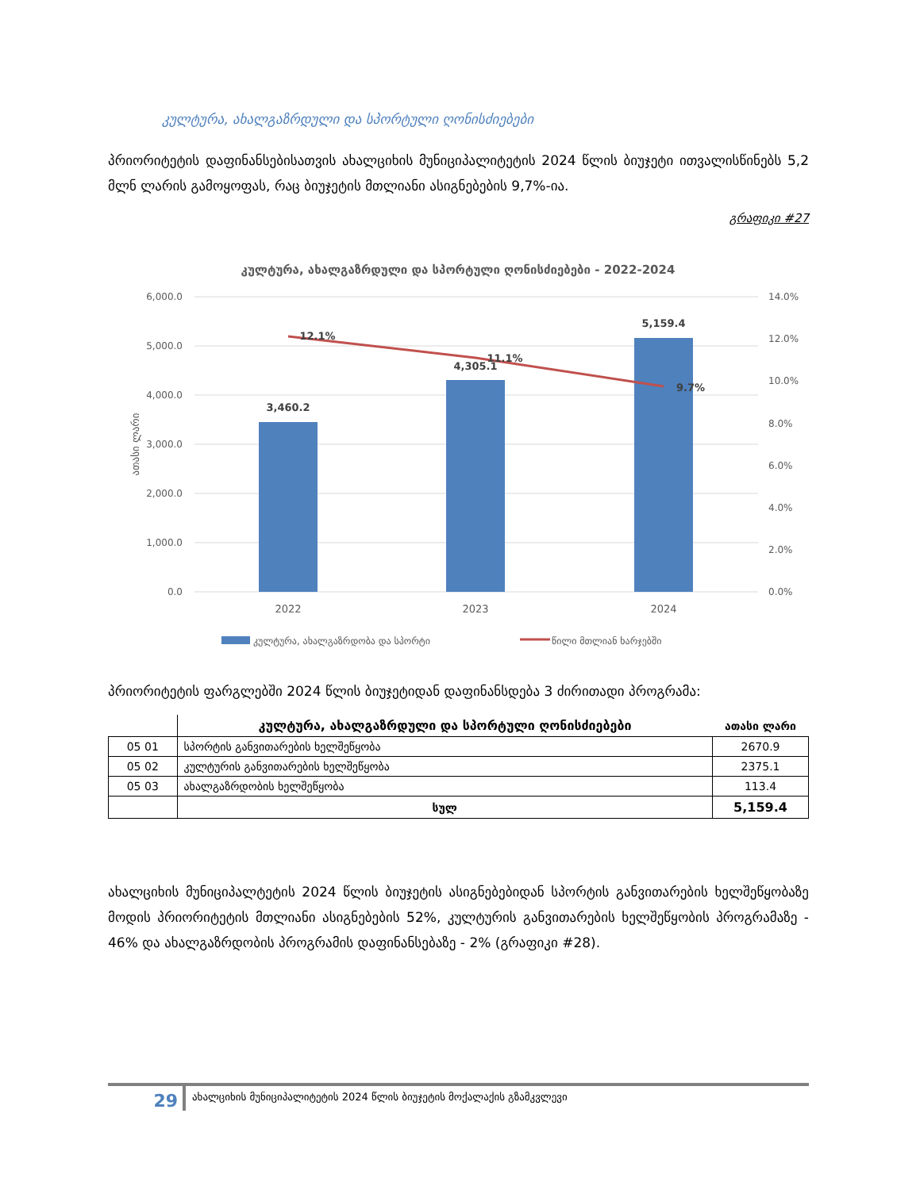კულტურა, ახალგაზრდული და სპორტული ღონისძიებები
პრიორიტეტის დაფინანსებისათვის ახალციხის მუნიციპალიტეტის 2024 წლის ბიუჯეტი ითვალისწინებს 5,2 მლნ ლარის გამოყოფას, რაც ბიუჯეტის მთლიანი ასიგნებების 9,7%-ია.
გრაფიკი #27
კულტურა, ახალგაზრდული და სპორტული ღონისძიებები - 2022-2024
6,000.0
5,000.0
4,000.0
3,000.0
2,000.0
1,000.0
0.0
14.0%
12.0%
10.0%
8.0%
6.0%
4.0%
2.0%
0.0%
ათასი ლარი
3,460.2
4,305.1
5,159.4
12.1%
11.1%
9.7%
2022
2023
2024
კულტურა, ახალგაზრდობა და სპორტი
წილი მთლიან ხარჯებში
პრიორიტეტის ფარგლებში 2024 წლის ბიუჯეტიდან დაფინანსდება 3 ძირითადი პროგრამა:
| | კულტურა, ახალგაზრდული და სპორტული ღონისძიებები | ათასი ლარი |
| 05 01 | სპორტის განვითარების ხელშეწყობა | 2670.9 |
| 05 02 | კულტურის განვითარების ხელშეწყობა | 2375.1 |
| 05 03 | ახალგაზრდობის ხელშეწყობა | 113.4 |
| | სულ | 5,159.4 |
ახალციხის მუნიციპალტეტის 2024 წლის ბიუჯეტის ასიგნებებიდან სპორტის განვითარების ხელშეწყობაზე მოდის პრიორიტეტის მთლიანი ასიგნებების 52%, კულტურის განვითარების ხელშეწყობის პროგრამაზე - 46% და ახალგაზრდობის პროგრამის დაფინანსებაზე - 2% (გრაფიკი #28).
29
ახალციხის მუნიციპალიტეტის 2024 წლის ბიუჯეტის მოქალაქის გზამკვლევი